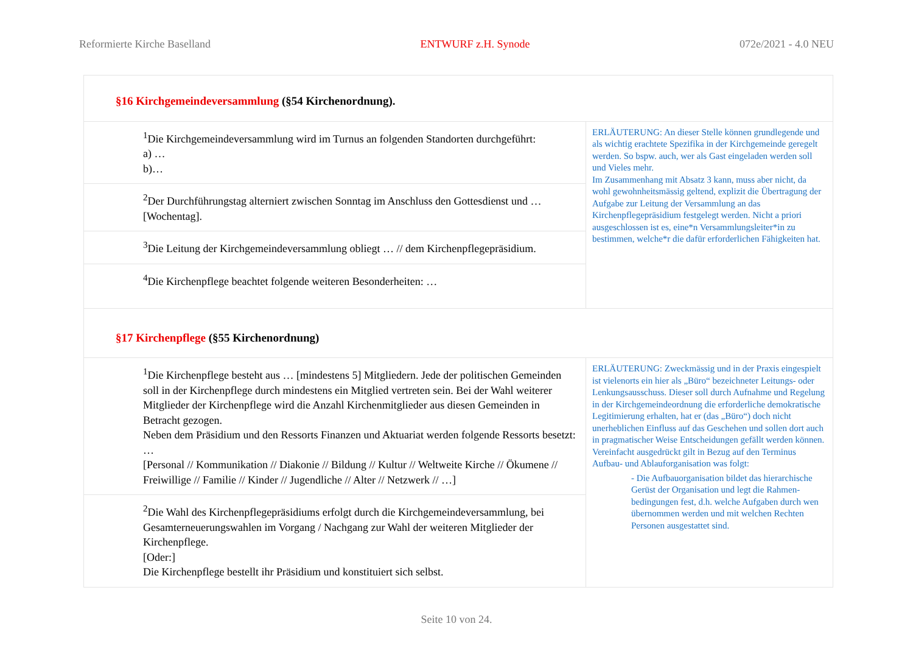Reformierte Kirche Baselland ENTWURF z.H. Synode 072e/2021 - 4.0 NEU
| §16 Kirchgemeindeversammlung (§54 Kirchenordnung). | |
| <sup>1</sup> Die Kirchgemeindeversammlung wird im Turnus an folgenden Standorten durchgeführt: a) … b)… | ERLÄUTERUNG: An dieser Stelle können grundlegende und als wichtig erachtete Spezifika in der Kirchgemeinde geregelt werden. So bspw. auch, wer als Gast eingeladen werden soll und Vieles mehr. Im Zusammenhang mit Absatz 3 kann, muss aber nicht, da wohl gewohnheitsmässig geltend, explizit die Übertragung der Aufgabe zur Leitung der Versammlung an das Kirchenpflegepräsidium festgelegt werden. Nicht a priori ausgeschlossen ist es, eine*n Versammlungsleiter*in zu bestimmen, welche*r die dafür erforderlichen Fähigkeiten hat. |
| <sup>2</sup> Der Durchführungstag alterniert zwischen Sonntag im Anschluss den Gottesdienst und … [Wochentag]. | |
| <sup>3</sup> Die Leitung der Kirchgemeindeversammlung obliegt … // dem Kirchenpflegepräsidium. | |
| <sup>4</sup> Die Kirchenpflege beachtet folgende weiteren Besonderheiten: … | |
| §17 Kirchenpflege (§55 Kirchenordnung) | |
| <sup>1</sup> Die Kirchenpflege besteht aus … [mindestens 5] Mitgliedern. Jede der politischen Gemeinden soll in der Kirchenpflege durch mindestens ein Mitglied vertreten sein. Bei der Wahl weiterer Mitglieder der Kirchenpflege wird die Anzahl Kirchenmitglieder aus diesen Gemeinden in Betracht gezogen. Neben dem Präsidium und den Ressorts Finanzen und Aktuariat werden folgende Ressorts besetzt: … [Personal // Kommunikation // Diakonie // Bildung // Kultur // Weltweite Kirche // Ökumene // Freiwillige // Familie // Kinder // Jugendliche // Alter // Netzwerk // …] | ERLÄUTERUNG: Zweckmässig und in der Praxis eingespielt ist vielenorts ein hier als „Büro“ bezeichneter Leitungs- oder Lenkungsausschuss. Dieser soll durch Aufnahme und Regelung in der Kirchgemeindeordnung die erforderliche demokratische Legitimierung erhalten, hat er (das „Büro“) doch nicht unerheblichen Einfluss auf das Geschehen und sollen dort auch in pragmatischer Weise Entscheidungen gefällt werden können. Vereinfacht ausgedrückt gilt in Bezug auf den Terminus Aufbau- und Ablauforganisation was folgt: - Die Aufbauorganisation bildet das hierarchische Gerüst der Organisation und legt die Rahmen-bedingungen fest, d.h. welche Aufgaben durch wen übernommen werden und mit welchen Rechten Personen ausgestattet sind. |
| <sup>2</sup> Die Wahl des Kirchenpflegepräsidiums erfolgt durch die Kirchgemeindeversammlung, bei Gesamterneuerungswahlen im Vorgang / Nachgang zur Wahl der weiteren Mitglieder der Kirchenpflege. [Oder:] Die Kirchenpflege bestellt ihr Präsidium und konstituiert sich selbst. | |
Seite 10 von 24.